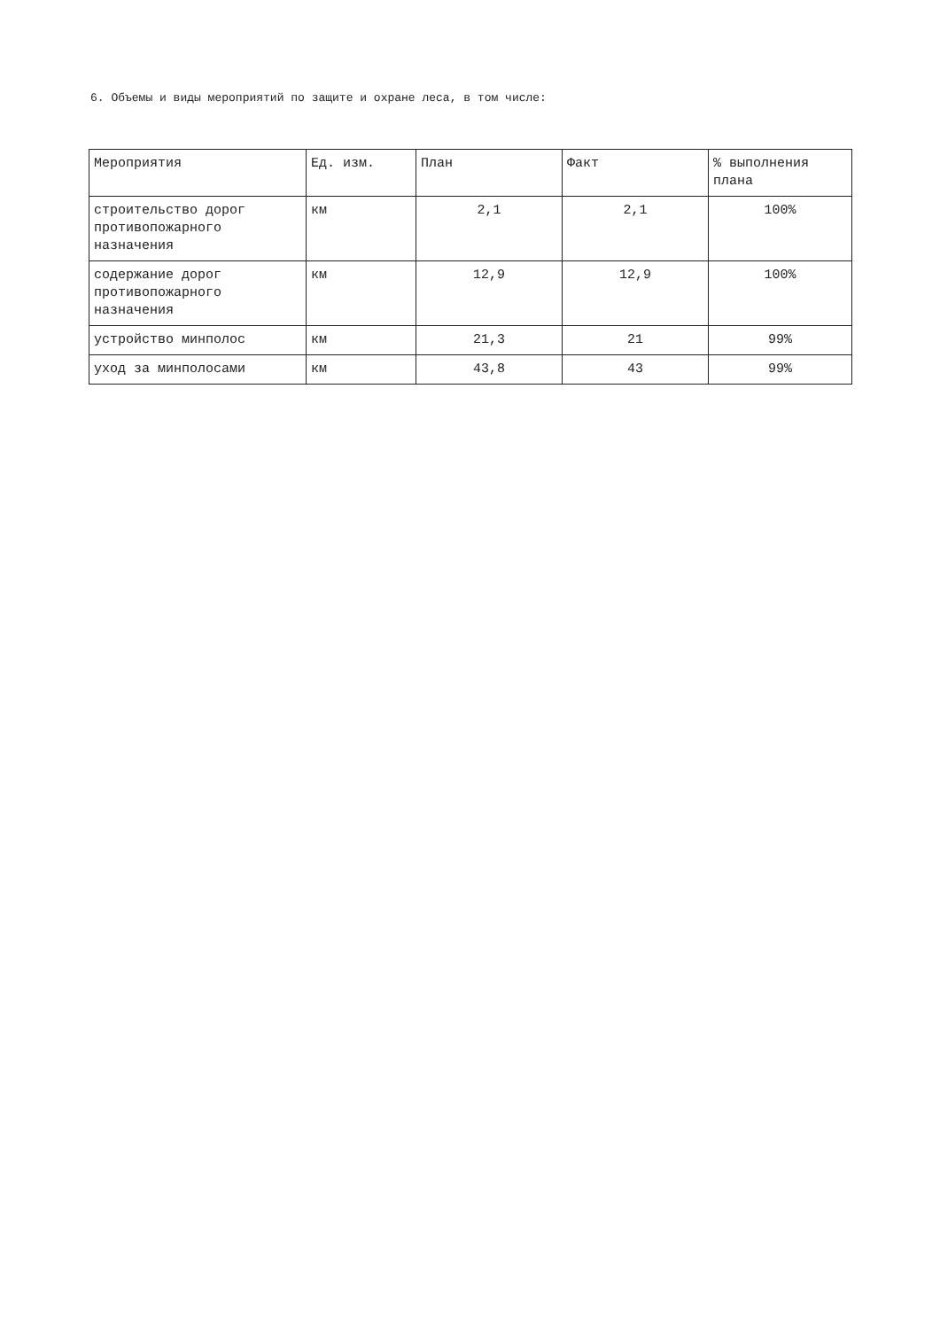6. Объемы и виды мероприятий по защите и охране леса, в том числе:
| Мероприятия | Ед. изм. | План | Факт | % выполнения плана |
| строительство дорог противопожарного назначения | км | 2,1 | 2,1 | 100% |
| содержание дорог противопожарного назначения | км | 12,9 | 12,9 | 100% |
| устройство минполос | км | 21,3 | 21 | 99% |
| уход за минполосами | км | 43,8 | 43 | 99% |